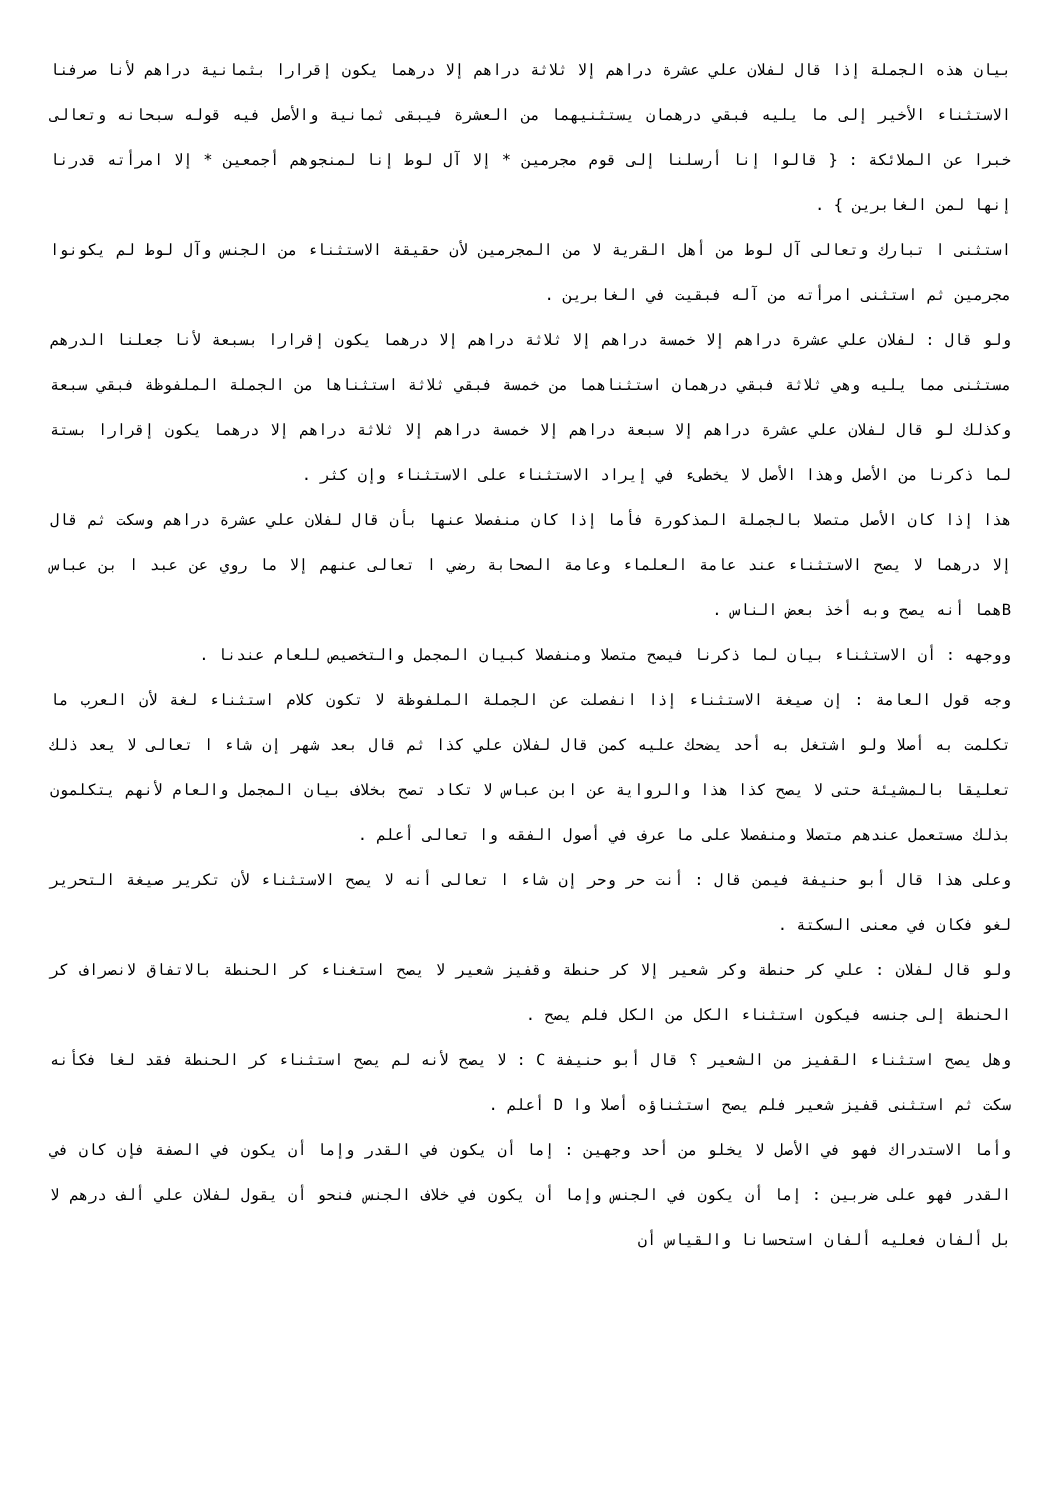بيان هذه الجملة إذا قال لفلان علي عشرة دراهم إلا ثلاثة دراهم إلا درهما يكون إقرارا بثمانية دراهم لأنا صرفنا الاستثناء الأخير إلى ما يليه فبقي درهمان يستثنيهما من العشرة فيبقى ثمانية والأصل فيه قوله سبحانه وتعالى خبرا عن الملائكة : { قالوا إنا أرسلنا إلى قوم مجرمين * إلا آل لوط إنا لمنجوهم أجمعين * إلا امرأته قدرنا إنها لمن الغابرين } .
استثنى ا تبارك وتعالى آل لوط من أهل القرية لا من المجرمين لأن حقيقة الاستثناء من الجنس وآل لوط لم يكونوا مجرمين ثم استثنى امرأته من آله فبقيت في الغابرين .
ولو قال : لفلان علي عشرة دراهم إلا خمسة دراهم إلا ثلاثة دراهم إلا درهما يكون إقرارا بسبعة لأنا جعلنا الدرهم مستثنى مما يليه وهي ثلاثة فبقي درهمان استثناهما من خمسة فبقي ثلاثة استثناها من الجملة الملفوظة فبقي سبعة وكذلك لو قال لفلان علي عشرة دراهم إلا سبعة دراهم إلا خمسة دراهم إلا ثلاثة دراهم إلا درهما يكون إقرارا بستة لما ذكرنا من الأصل وهذا الأصل لا يخطىء في إيراد الاستثناء على الاستثناء وإن كثر .
هذا إذا كان الأصل متصلا بالجملة المذكورة فأما إذا كان منفصلا عنها بأن قال لفلان علي عشرة دراهم وسكت ثم قال إلا درهما لا يصح الاستثناء عند عامة العلماء وعامة الصحابة رضي ا تعالى عنهم إلا ما روي عن عبد ا بن عباس Bهما أنه يصح وبه أخذ بعض الناس .
ووجهه : أن الاستثناء بيان لما ذكرنا فيصح متصلا ومنفصلا كبيان المجمل والتخصيص للعام عندنا .
وجه قول العامة : إن صيغة الاستثناء إذا انفصلت عن الجملة الملفوظة لا تكون كلام استثناء لغة لأن العرب ما تكلمت به أصلا ولو اشتغل به أحد يضحك عليه كمن قال لفلان علي كذا ثم قال بعد شهر إن شاء ا تعالى لا يعد ذلك تعليقا بالمشيئة حتى لا يصح كذا هذا والرواية عن ابن عباس لا تكاد تصح بخلاف بيان المجمل والعام لأنهم يتكلمون بذلك مستعمل عندهم متصلا ومنفصلا على ما عرف في أصول الفقه وا تعالى أعلم .
وعلى هذا قال أبو حنيفة فيمن قال : أنت حر وحر إن شاء ا تعالى أنه لا يصح الاستثناء لأن تكرير صيغة التحرير لغو فكان في معنى السكتة .
ولو قال لفلان : علي كر حنطة وكر شعير إلا كر حنطة وقفيز شعير لا يصح استغناء كر الحنطة بالاتفاق لانصراف كر الحنطة إلى جنسه فيكون استثناء الكل من الكل فلم يصح .
وهل يصح استثناء القفيز من الشعير ؟ قال أبو حنيفة C : لا يصح لأنه لم يصح استثناء كر الحنطة فقد لغا فكأنه سكت ثم استثنى قفيز شعير فلم يصح استثناؤه أصلا وا D أعلم .
وأما الاستدراك فهو في الأصل لا يخلو من أحد وجهين : إما أن يكون في القدر وإما أن يكون في الصفة فإن كان في القدر فهو على ضربين : إما أن يكون في الجنس وإما أن يكون في خلاف الجنس فنحو أن يقول لفلان علي ألف درهم لا بل ألفان فعليه ألفان استحسانا والقياس أن